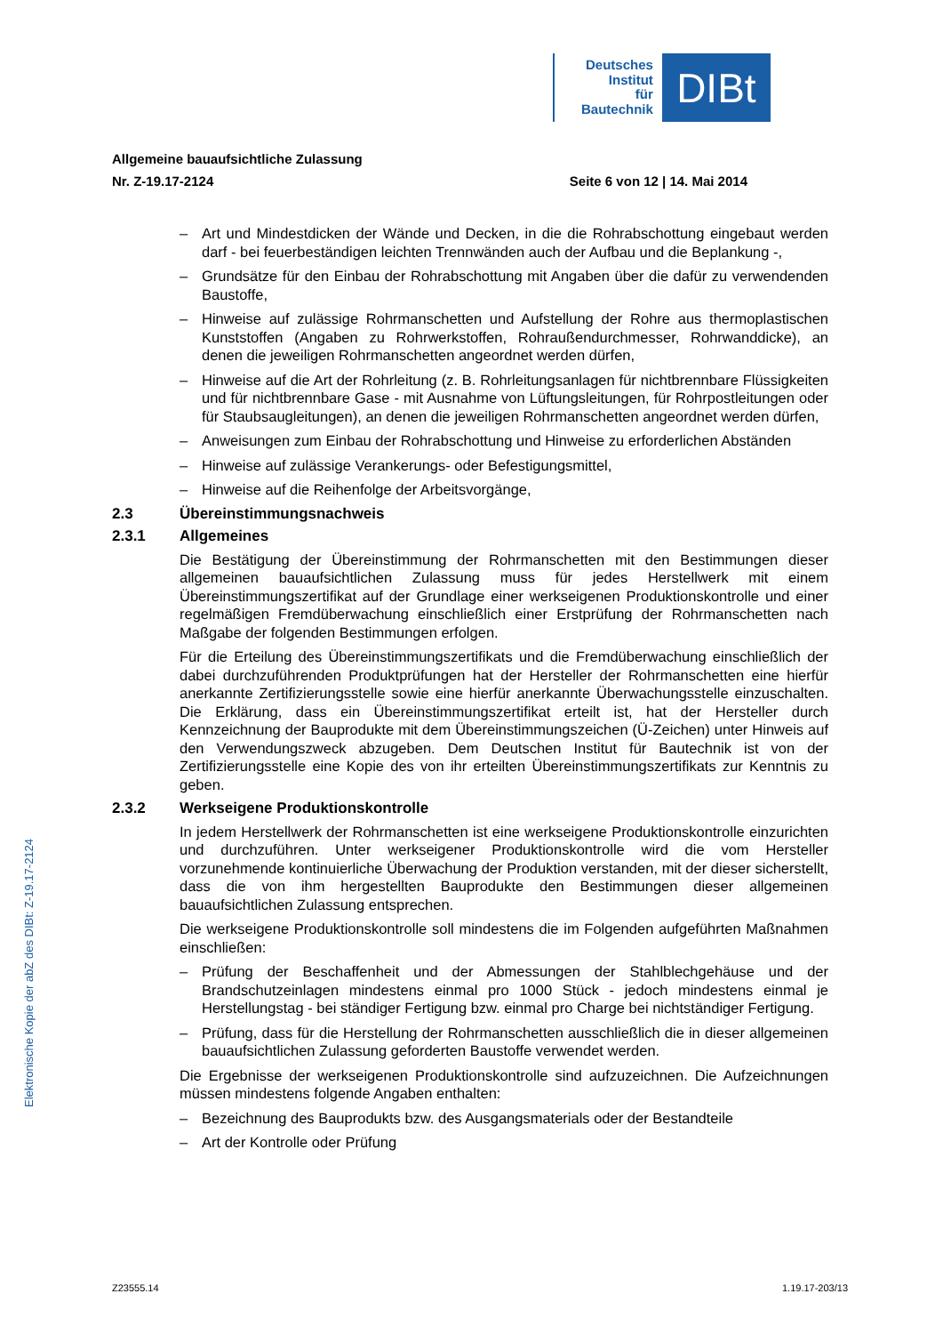Deutsches
Institut
für
Bautechnik
DIBt
Allgemeine bauaufsichtliche Zulassung
Nr. Z-19.17-2124 Seite 6 von 12 | 14. Mai 2014
– Art und Mindestdicken der Wände und Decken, in die die Rohrabschottung eingebaut werden darf - bei feuerbeständigen leichten Trennwänden auch der Aufbau und die Beplankung -,
– Grundsätze für den Einbau der Rohrabschottung mit Angaben über die dafür zu verwendenden Baustoffe,
– Hinweise auf zulässige Rohrmanschetten und Aufstellung der Rohre aus thermoplastischen Kunststoffen (Angaben zu Rohrwerkstoffen, Rohraußendurchmesser, Rohrwanddicke), an denen die jeweiligen Rohrmanschetten angeordnet werden dürfen,
– Hinweise auf die Art der Rohrleitung (z. B. Rohrleitungsanlagen für nichtbrennbare Flüssigkeiten und für nichtbrennbare Gase - mit Ausnahme von Lüftungsleitungen, für Rohrpostleitungen oder für Staubsaugleitungen), an denen die jeweiligen Rohrmanschetten angeordnet werden dürfen,
– Anweisungen zum Einbau der Rohrabschottung und Hinweise zu erforderlichen Abständen
– Hinweise auf zulässige Verankerungs- oder Befestigungsmittel,
– Hinweise auf die Reihenfolge der Arbeitsvorgänge,
2.3 Übereinstimmungsnachweis
2.3.1 Allgemeines
Die Bestätigung der Übereinstimmung der Rohrmanschetten mit den Bestimmungen dieser allgemeinen bauaufsichtlichen Zulassung muss für jedes Herstellwerk mit einem Übereinstimmungszertifikat auf der Grundlage einer werkseigenen Produktionskontrolle und einer regelmäßigen Fremdüberwachung einschließlich einer Erstprüfung der Rohrmanschetten nach Maßgabe der folgenden Bestimmungen erfolgen.
Für die Erteilung des Übereinstimmungszertifikats und die Fremdüberwachung einschließlich der dabei durchzuführenden Produktprüfungen hat der Hersteller der Rohrmanschetten eine hierfür anerkannte Zertifizierungsstelle sowie eine hierfür anerkannte Überwachungsstelle einzuschalten. Die Erklärung, dass ein Übereinstimmungszertifikat erteilt ist, hat der Hersteller durch Kennzeichnung der Bauprodukte mit dem Übereinstimmungszeichen (Ü-Zeichen) unter Hinweis auf den Verwendungszweck abzugeben. Dem Deutschen Institut für Bautechnik ist von der Zertifizierungsstelle eine Kopie des von ihr erteilten Übereinstimmungszertifikats zur Kenntnis zu geben.
2.3.2 Werkseigene Produktionskontrolle
In jedem Herstellwerk der Rohrmanschetten ist eine werkseigene Produktionskontrolle einzurichten und durchzuführen. Unter werkseigener Produktionskontrolle wird die vom Hersteller vorzunehmende kontinuierliche Überwachung der Produktion verstanden, mit der dieser sicherstellt, dass die von ihm hergestellten Bauprodukte den Bestimmungen dieser allgemeinen bauaufsichtlichen Zulassung entsprechen.
Die werkseigene Produktionskontrolle soll mindestens die im Folgenden aufgeführten Maßnahmen einschließen:
– Prüfung der Beschaffenheit und der Abmessungen der Stahlblechgehäuse und der Brandschutzeinlagen mindestens einmal pro 1000 Stück - jedoch mindestens einmal je Herstellungstag - bei ständiger Fertigung bzw. einmal pro Charge bei nichtständiger Fertigung.
– Prüfung, dass für die Herstellung der Rohrmanschetten ausschließlich die in dieser allgemeinen bauaufsichtlichen Zulassung geforderten Baustoffe verwendet werden.
Die Ergebnisse der werkseigenen Produktionskontrolle sind aufzuzeichnen. Die Aufzeichnungen müssen mindestens folgende Angaben enthalten:
– Bezeichnung des Bauprodukts bzw. des Ausgangsmaterials oder der Bestandteile
– Art der Kontrolle oder Prüfung
Elektronische Kopie der abZ des DIBt: Z-19.17-2124
Z23555.14 1.19.17-203/13